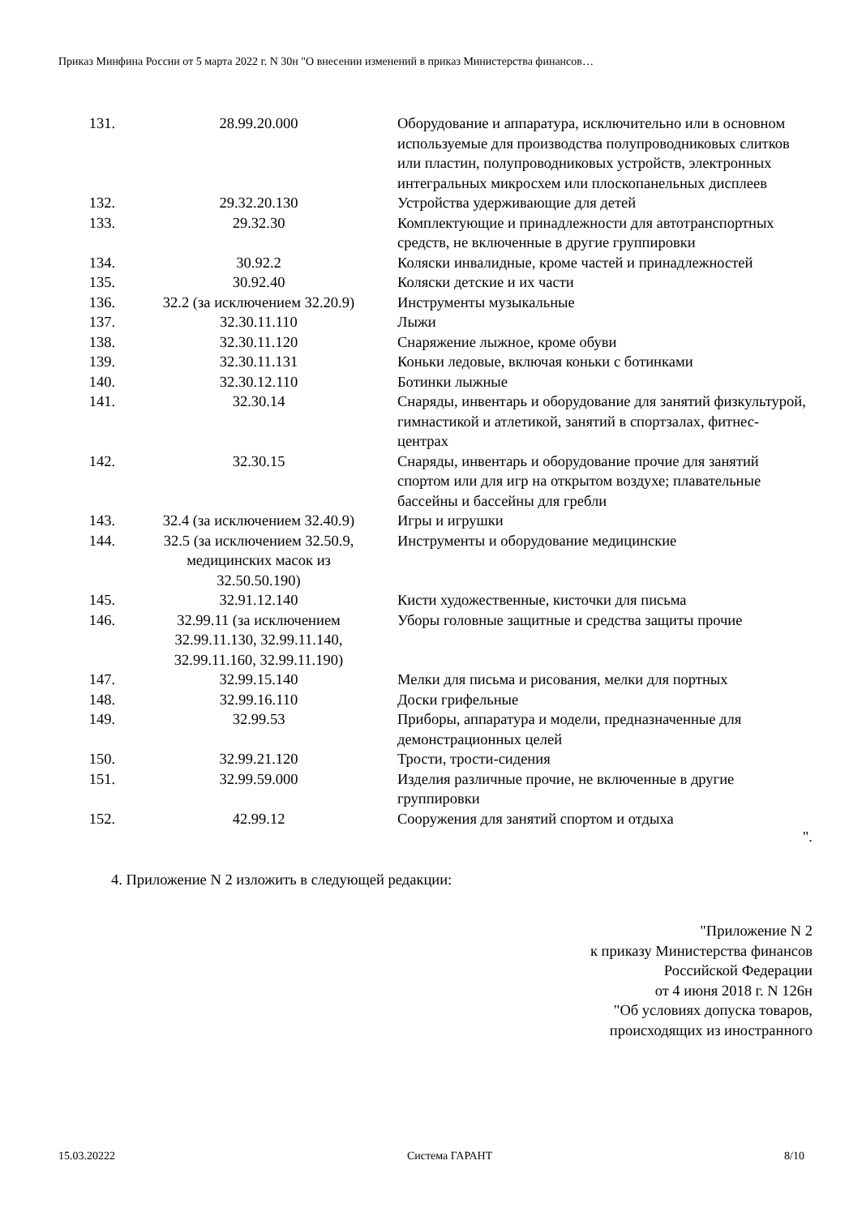Приказ Минфина России от 5 марта 2022 г. N 30н "О внесении изменений в приказ Министерства финансов…
| 131. | 28.99.20.000 | Оборудование и аппаратура, исключительно или в основном используемые для производства полупроводниковых слитков или пластин, полупроводниковых устройств, электронных интегральных микросхем или плоскопанельных дисплеев |
| 132. | 29.32.20.130 | Устройства удерживающие для детей |
| 133. | 29.32.30 | Комплектующие и принадлежности для автотранспортных средств, не включенные в другие группировки |
| 134. | 30.92.2 | Коляски инвалидные, кроме частей и принадлежностей |
| 135. | 30.92.40 | Коляски детские и их части |
| 136. | 32.2 (за исключением 32.20.9) | Инструменты музыкальные |
| 137. | 32.30.11.110 | Лыжи |
| 138. | 32.30.11.120 | Снаряжение лыжное, кроме обуви |
| 139. | 32.30.11.131 | Коньки ледовые, включая коньки с ботинками |
| 140. | 32.30.12.110 | Ботинки лыжные |
| 141. | 32.30.14 | Снаряды, инвентарь и оборудование для занятий физкультурой, гимнастикой и атлетикой, занятий в спортзалах, фитнес-центрах |
| 142. | 32.30.15 | Снаряды, инвентарь и оборудование прочие для занятий спортом или для игр на открытом воздухе; плавательные бассейны и бассейны для гребли |
| 143. | 32.4 (за исключением 32.40.9) | Игры и игрушки |
| 144. | 32.5 (за исключением 32.50.9, медицинских масок из 32.50.50.190) | Инструменты и оборудование медицинские |
| 145. | 32.91.12.140 | Кисти художественные, кисточки для письма |
| 146. | 32.99.11 (за исключением 32.99.11.130, 32.99.11.140, 32.99.11.160, 32.99.11.190) | Уборы головные защитные и средства защиты прочие |
| 147. | 32.99.15.140 | Мелки для письма и рисования, мелки для портных |
| 148. | 32.99.16.110 | Доски грифельные |
| 149. | 32.99.53 | Приборы, аппаратура и модели, предназначенные для демонстрационных целей |
| 150. | 32.99.21.120 | Трости, трости-сидения |
| 151. | 32.99.59.000 | Изделия различные прочие, не включенные в другие группировки |
| 152. | 42.99.12 | Сооружения для занятий спортом и отдыха |
".
4. Приложение N 2 изложить в следующей редакции:
"Приложение N 2
к приказу Министерства финансов
Российской Федерации
от 4 июня 2018 г. N 126н
"Об условиях допуска товаров,
происходящих из иностранного
15.03.20222 Система ГАРАНТ 8/10